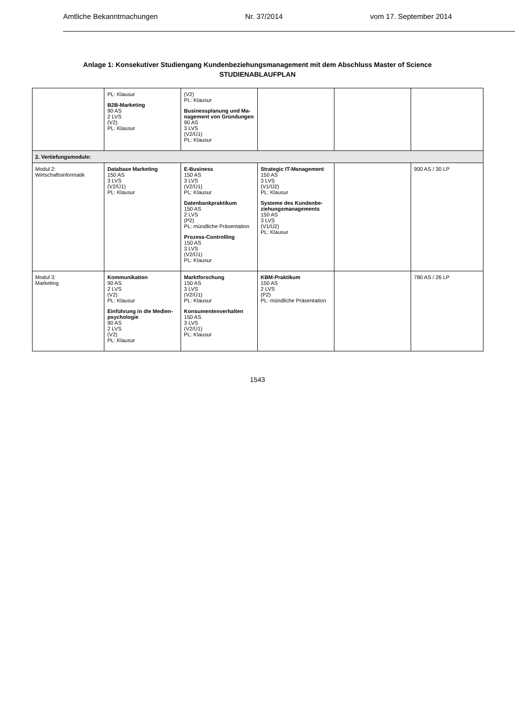Amtliche Bekanntmachungen Nr. 37/2014 vom 17. September 2014
Anlage 1: Konsekutiver Studiengang Kundenbeziehungsmanagement mit dem Abschluss Master of Science
STUDIENABLAUFPLAN
| | PL: Klausur B2B-Marketing 90 AS 2 LVS (V2) PL: Klausur | (V2) PL: Klausur Businessplanung und Ma-nagement von Gründungen 90 AS 3 LVS (V2/Ü1) PL: Klausur | | | |
| 2. Vertiefungsmodule: | | | | | |
| Modul 2: Wirtschaftsinformatik | Database Marketing 150 AS 3 LVS (V2/Ü1) PL: Klausur | E-Business 150 AS 3 LVS (V2/Ü1) PL: Klausur Datenbankpraktikum 150 AS 2 LVS (P2) PL: mündliche Präsentation Prozess-Controlling 150 AS 3 LVS (V2/Ü1) PL: Klausur | Strategic IT-Management 150 AS 3 LVS (V1/Ü2) PL: Klausur Systeme des Kundenbe-ziehungsmanagements 150 AS 3 LVS (V1/Ü2) PL: Klausur | | 900 AS / 30 LP |
| Modul 3: Marketing | Kommunikation 90 AS 2 LVS (V2) PL: Klausur Einführung in die Medien-psychologie 90 AS 2 LVS (V2) PL: Klausur | Marktforschung 150 AS 3 LVS (V2/Ü1) PL: Klausur Konsumentenverhalten 150 AS 3 LVS (V2/Ü1) PL: Klausur | KBM-Praktikum 150 AS 2 LVS (P2) PL: mündliche Präsentation | | 780 AS / 26 LP |
1543